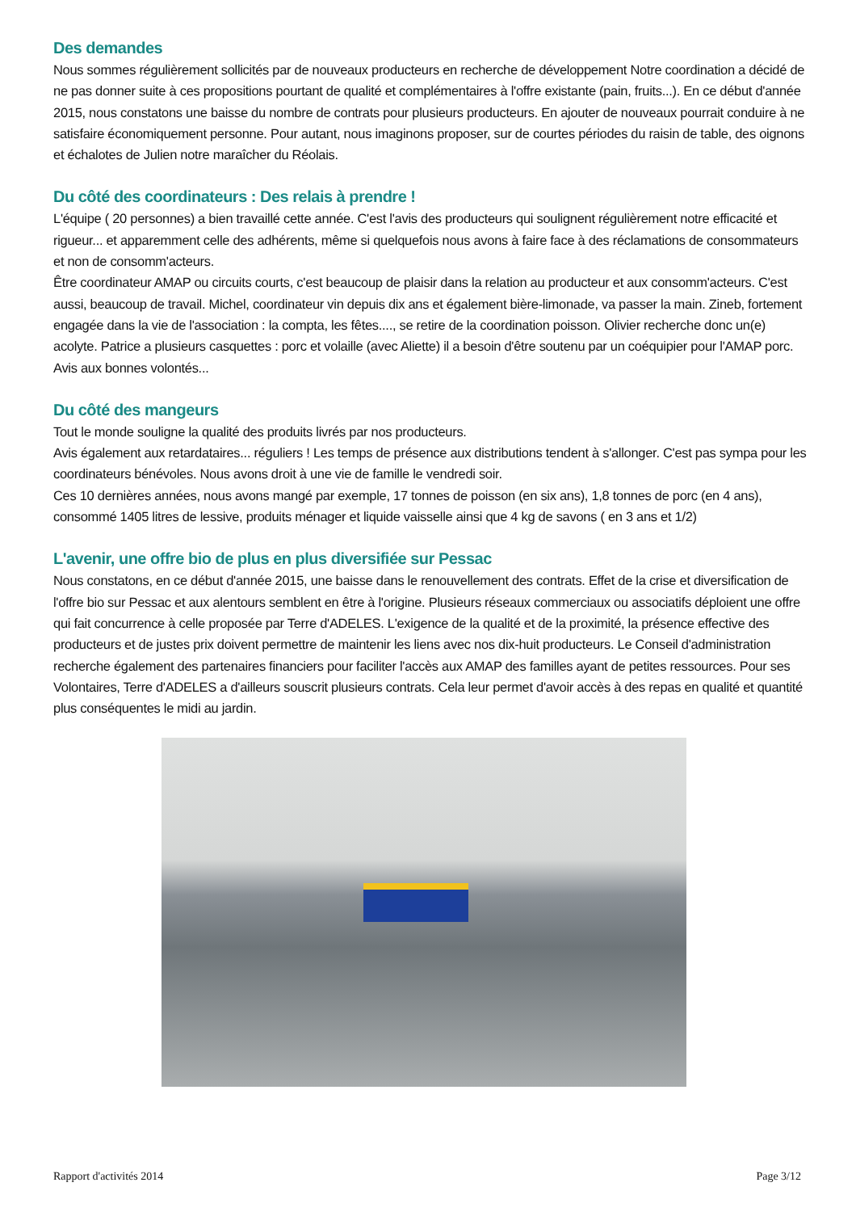Des demandes
Nous sommes régulièrement sollicités par de nouveaux producteurs en recherche de développement Notre coordination a décidé de ne pas donner suite à ces propositions pourtant de qualité et complémentaires à l'offre existante (pain, fruits...). En ce début d'année 2015, nous constatons une baisse du nombre de contrats pour plusieurs producteurs. En ajouter de nouveaux pourrait conduire à ne satisfaire économiquement personne. Pour autant, nous imaginons proposer, sur de courtes périodes du raisin de table, des oignons et échalotes de Julien notre maraîcher du Réolais.
Du côté des coordinateurs : Des relais à prendre !
L'équipe ( 20 personnes) a bien travaillé cette année. C'est l'avis des producteurs qui soulignent régulièrement notre efficacité et rigueur... et apparemment celle des adhérents, même si quelquefois nous avons à faire face à des réclamations de consommateurs et non de consomm'acteurs.
Être coordinateur AMAP ou circuits courts, c'est beaucoup de plaisir dans la relation au producteur et aux consomm'acteurs. C'est aussi, beaucoup de travail. Michel, coordinateur vin depuis dix ans et également bière-limonade, va passer la main. Zineb, fortement engagée dans la vie de l'association : la compta, les fêtes...., se retire de la coordination poisson. Olivier recherche donc un(e) acolyte. Patrice a plusieurs casquettes : porc et volaille (avec Aliette) il a besoin d'être soutenu par un coéquipier pour l'AMAP porc.
Avis aux bonnes volontés...
Du côté des mangeurs
Tout le monde souligne la qualité des produits livrés par nos producteurs.
Avis également aux retardataires... réguliers ! Les temps de présence aux distributions tendent à s'allonger. C'est pas sympa pour les coordinateurs bénévoles. Nous avons droit à une vie de famille le vendredi soir.
Ces 10 dernières années, nous avons mangé par exemple, 17 tonnes de poisson (en six ans), 1,8 tonnes de porc (en 4 ans), consommé 1405 litres de lessive, produits ménager et liquide vaisselle ainsi que 4 kg de savons ( en 3 ans et 1/2)
L'avenir, une offre bio de plus en plus diversifiée sur Pessac
Nous constatons, en ce début d'année 2015, une baisse dans le renouvellement des contrats. Effet de la crise et diversification de l'offre bio sur Pessac et aux alentours semblent en être à l'origine. Plusieurs réseaux commerciaux ou associatifs déploient une offre qui fait concurrence à celle proposée par Terre d'ADELES. L'exigence de la qualité et de la proximité, la présence effective des producteurs et de justes prix doivent permettre de maintenir les liens avec nos dix-huit producteurs. Le Conseil d'administration recherche également des partenaires financiers pour faciliter l'accès aux AMAP des familles ayant de petites ressources. Pour ses Volontaires, Terre d'ADELES a d'ailleurs souscrit plusieurs contrats. Cela leur permet d'avoir accès à des repas en qualité et quantité plus conséquentes le midi au jardin.
Rapport d'activités 2014 Page 3/12